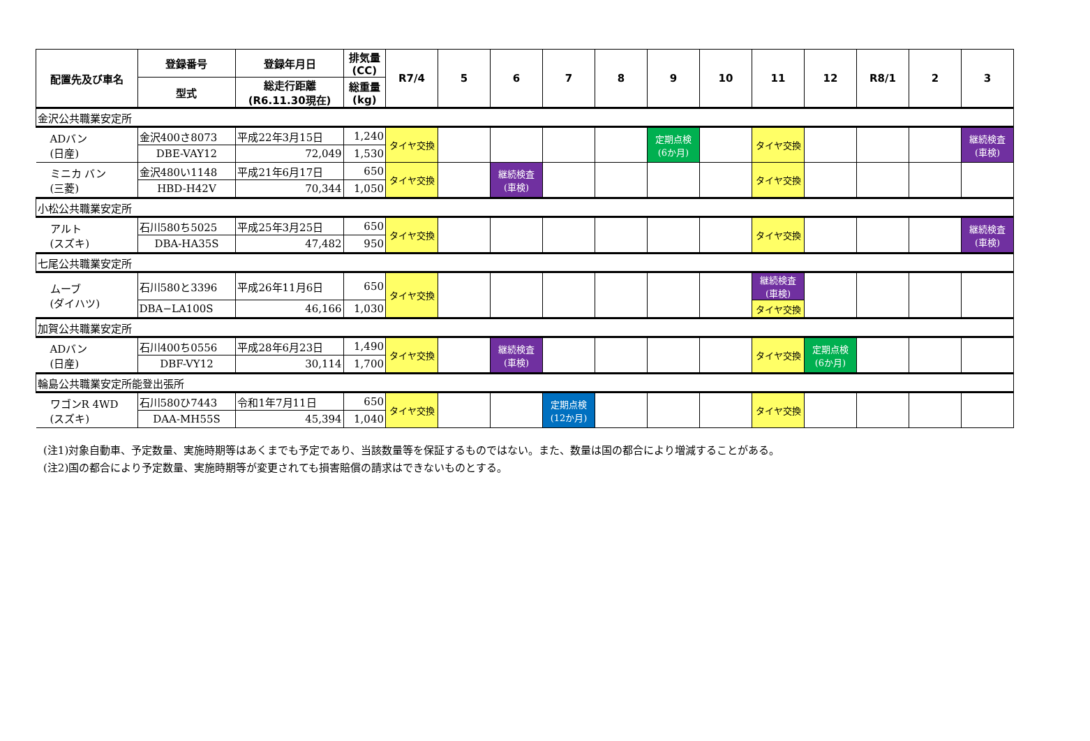| 配置先及び車名 | 登録番号 | 登録年月日 | 排気量 (CC) | R7/4 | 5 | 6 | 7 | 8 | 9 | 10 | 11 | 12 | R8/1 | 2 | 3 |
| --- | --- | --- | --- | --- | --- | --- | --- | --- | --- | --- | --- | --- | --- | --- | --- |
| | 型式 | 総走行距離 (R6.11.30現在) | 総重量 (kg) | | | | | | | | | | | | |
| 金沢公共職業安定所 | | | | | | | | | | | | | | | |
| ADバン (日産) | 金沢400さ8073 | 平成22年3月15日 | 1,240 | タイヤ交換 | | | | | 定期点検 (6か月) | | タイヤ交換 | | | | 継続検査 (車検) |
| | DBE-VAY12 | 72,049 | 1,530 | | | | | | | | | | | | |
| ミニカ バン (三菱) | 金沢480い1148 | 平成21年6月17日 | 650 | タイヤ交換 | | 継続検査 (車検) | | | | | タイヤ交換 | | | | |
| | HBD-H42V | 70,344 | 1,050 | | | | | | | | | | | | |
| 小松公共職業安定所 | | | | | | | | | | | | | | | |
| アルト (スズキ) | 石川580ち5025 | 平成25年3月25日 | 650 | タイヤ交換 | | | | | | | タイヤ交換 | | | | 継続検査 (車検) |
| | DBA-HA35S | 47,482 | 950 | | | | | | | | | | | | |
| 七尾公共職業安定所 | | | | | | | | | | | | | | | |
| ムーブ (ダイハツ) | 石川580と3396 | 平成26年11月6日 | 650 | タイヤ交換 | | | | | | | 継続検査 (車検) | | | | |
| | DBA−LA100S | 46,166 | 1,030 | | | | | | | | タイヤ交換 | | | | |
| 加賀公共職業安定所 | | | | | | | | | | | | | | | |
| ADバン (日産) | 石川400ち0556 | 平成28年6月23日 | 1,490 | タイヤ交換 | | 継続検査 (車検) | | | | | タイヤ交換 | 定期点検 (6か月) | | | |
| | DBF-VY12 | 30,114 | 1,700 | | | | | | | | | | | | |
| 輪島公共職業安定所能登出張所 | | | | | | | | | | | | | | | |
| ワゴンR 4WD (スズキ) | 石川580ひ7443 | 令和1年7月11日 | 650 | タイヤ交換 | | | 定期点検 (12か月) | | | | タイヤ交換 | | | | |
| | DAA-MH55S | 45,394 | 1,040 | | | | | | | | | | | | |
(注1)対象自動車、予定数量、実施時期等はあくまでも予定であり、当該数量等を保証するものではない。また、数量は国の都合により増減することがある。
(注2)国の都合により予定数量、実施時期等が変更されても損害賠償の請求はできないものとする。